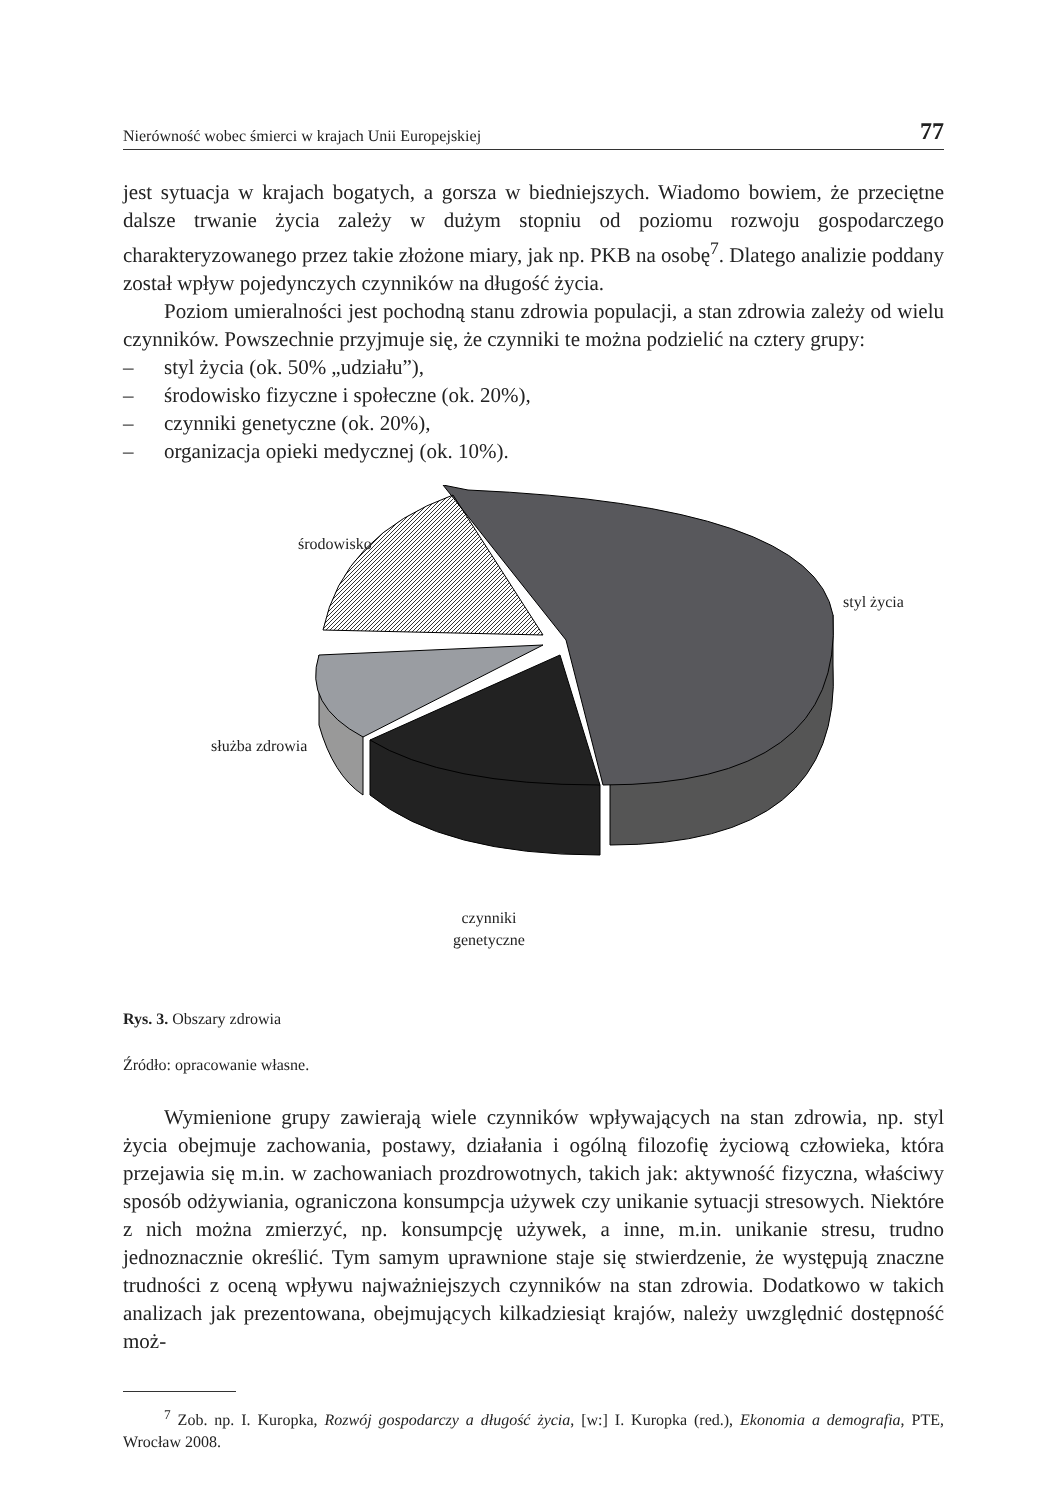Nierówność wobec śmierci w krajach Unii Europejskiej 77
jest sytuacja w krajach bogatych, a gorsza w biedniejszych. Wiadomo bowiem, że przeciętne dalsze trwanie życia zależy w dużym stopniu od poziomu rozwoju gospodarczego charakteryzowanego przez takie złożone miary, jak np. PKB na osobę<sup>7</sup>. Dlatego analizie poddany został wpływ pojedynczych czynników na długość życia.
Poziom umieralności jest pochodną stanu zdrowia populacji, a stan zdrowia zależy od wielu czynników. Powszechnie przyjmuje się, że czynniki te można podzielić na cztery grupy:
– styl życia (ok. 50% „udziału”),
– środowisko fizyczne i społeczne (ok. 20%),
– czynniki genetyczne (ok. 20%),
– organizacja opieki medycznej (ok. 10%).
środowisko
styl życia
służba zdrowia
czynniki
genetyczne
Rys. 3. Obszary zdrowia
Źródło: opracowanie własne.
Wymienione grupy zawierają wiele czynników wpływających na stan zdrowia, np. styl życia obejmuje zachowania, postawy, działania i ogólną filozofię życiową człowieka, która przejawia się m.in. w zachowaniach prozdrowotnych, takich jak: aktywność fizyczna, właściwy sposób odżywiania, ograniczona konsumpcja używek czy unikanie sytuacji stresowych. Niektóre z nich można zmierzyć, np. konsumpcję używek, a inne, m.in. unikanie stresu, trudno jednoznacznie określić. Tym samym uprawnione staje się stwierdzenie, że występują znaczne trudności z oceną wpływu najważniejszych czynników na stan zdrowia. Dodatkowo w takich analizach jak prezentowana, obejmujących kilkadziesiąt krajów, należy uwzględnić dostępność moż-
<sup>7</sup> Zob. np. I. Kuropka, Rozwój gospodarczy a długość życia, [w:] I. Kuropka (red.), Ekonomia a demografia, PTE, Wrocław 2008.